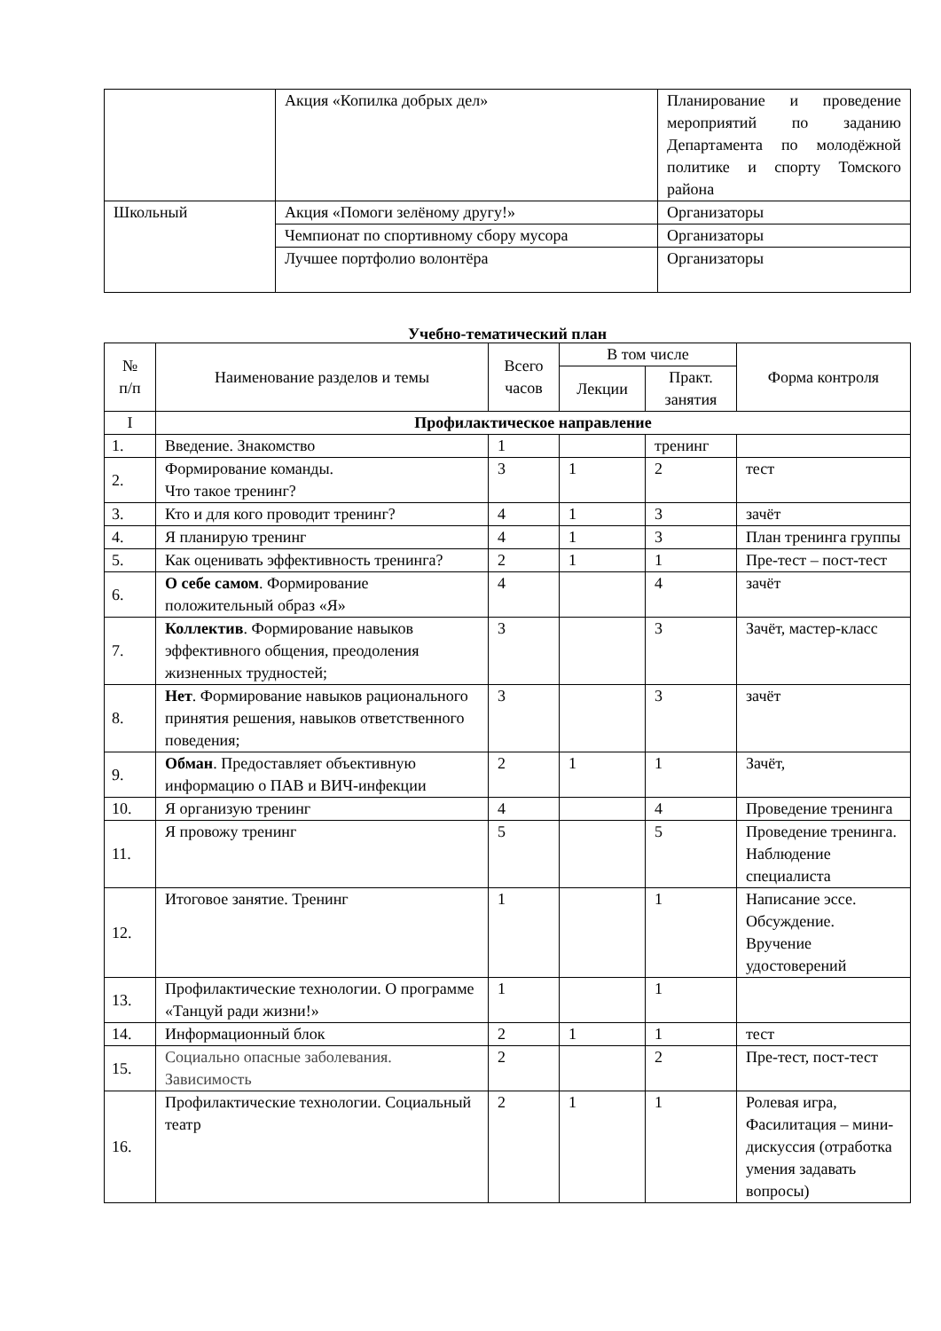| | Акция «Копилка добрых дел» | Планирование и проведение мероприятий по заданию Департамента по молодёжной политике и спорту Томского района |
| Школьный | Акция «Помоги зелёному другу!» | Организаторы |
| | Чемпионат по спортивному сбору мусора | Организаторы |
| | Лучшее портфолио волонтёра | Организаторы |
Учебно-тематический план
| № п/п | Наименование разделов и темы | Всего часов | В том числе | | Форма контроля |
| --- | --- | --- | --- | --- | --- |
| | | | Лекции | Практ. занятия | |
| I | Профилактическое направление | | | | |
| 1. | Введение. Знакомство | 1 | | тренинг | |
| 2. | Формирование команды. Что такое тренинг? | 3 | 1 | 2 | тест |
| 3. | Кто и для кого проводит тренинг? | 4 | 1 | 3 | зачёт |
| 4. | Я планирую тренинг | 4 | 1 | 3 | План тренинга группы |
| 5. | Как оценивать эффективность тренинга? | 2 | 1 | 1 | Пре-тест – пост-тест |
| 6. | О себе самом . Формирование положительный образ «Я» | 4 | | 4 | зачёт |
| 7. | Коллектив . Формирование навыков эффективного общения, преодоления жизненных трудностей; | 3 | | 3 | Зачёт, мастер-класс |
| 8. | Нет . Формирование навыков рационального принятия решения, навыков ответственного поведения; | 3 | | 3 | зачёт |
| 9. | Обман . Предоставляет объективную информацию о ПАВ и ВИЧ-инфекции | 2 | 1 | 1 | Зачёт, |
| 10. | Я организую тренинг | 4 | | 4 | Проведение тренинга |
| 11. | Я провожу тренинг | 5 | | 5 | Проведение тренинга. Наблюдение специалиста |
| 12. | Итоговое занятие. Тренинг | 1 | | 1 | Написание эссе. Обсуждение. Вручение удостоверений |
| 13. | Профилактические технологии. О программе «Танцуй ради жизни!» | 1 | | 1 | |
| 14. | Информационный блок | 2 | 1 | 1 | тест |
| 15. | Социально опасные заболевания. Зависимость | 2 | | 2 | Пре-тест, пост-тест |
| 16. | Профилактические технологии. Социальный театр | 2 | 1 | 1 | Ролевая игра, Фасилитация – мини-дискуссия (отработка умения задавать вопросы) |